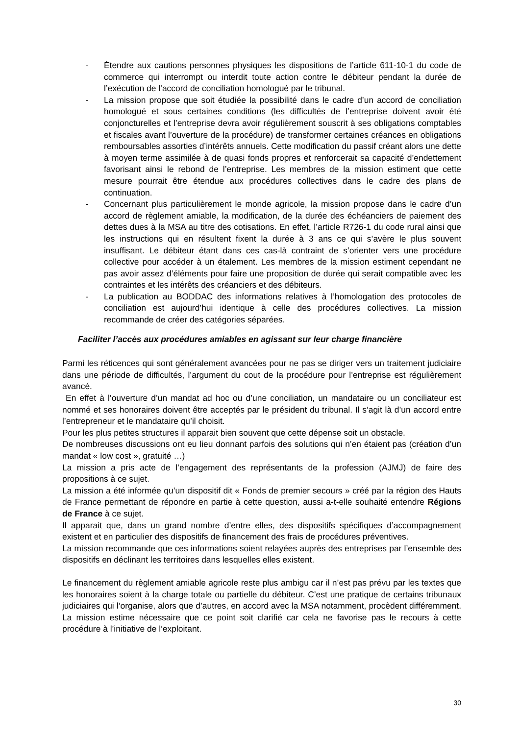- Étendre aux cautions personnes physiques les dispositions de l’article 611-10-1 du code de commerce qui interrompt ou interdit toute action contre le débiteur pendant la durée de l’exécution de l’accord de conciliation homologué par le tribunal.
- La mission propose que soit étudiée la possibilité dans le cadre d’un accord de conciliation homologué et sous certaines conditions (les difficultés de l’entreprise doivent avoir été conjoncturelles et l’entreprise devra avoir régulièrement souscrit à ses obligations comptables et fiscales avant l’ouverture de la procédure) de transformer certaines créances en obligations remboursables assorties d’intérêts annuels. Cette modification du passif créant alors une dette à moyen terme assimilée à de quasi fonds propres et renforcerait sa capacité d’endettement favorisant ainsi le rebond de l’entreprise. Les membres de la mission estiment que cette mesure pourrait être étendue aux procédures collectives dans le cadre des plans de continuation.
- Concernant plus particulièrement le monde agricole, la mission propose dans le cadre d’un accord de règlement amiable, la modification, de la durée des échéanciers de paiement des dettes dues à la MSA au titre des cotisations. En effet, l’article R726-1 du code rural ainsi que les instructions qui en résultent fixent la durée à 3 ans ce qui s’avère le plus souvent insuffisant. Le débiteur étant dans ces cas-là contraint de s’orienter vers une procédure collective pour accéder à un étalement. Les membres de la mission estiment cependant ne pas avoir assez d’éléments pour faire une proposition de durée qui serait compatible avec les contraintes et les intérêts des créanciers et des débiteurs.
- La publication au BODDAC des informations relatives à l’homologation des protocoles de conciliation est aujourd’hui identique à celle des procédures collectives. La mission recommande de créer des catégories séparées.
Faciliter l’accès aux procédures amiables en agissant sur leur charge financière
Parmi les réticences qui sont généralement avancées pour ne pas se diriger vers un traitement judiciaire dans une période de difficultés, l’argument du cout de la procédure pour l’entreprise est régulièrement avancé.
En effet à l’ouverture d’un mandat ad hoc ou d’une conciliation, un mandataire ou un conciliateur est nommé et ses honoraires doivent être acceptés par le président du tribunal. Il s’agit là d’un accord entre l’entrepreneur et le mandataire qu’il choisit.
Pour les plus petites structures il apparait bien souvent que cette dépense soit un obstacle.
De nombreuses discussions ont eu lieu donnant parfois des solutions qui n’en étaient pas (création d’un mandat « low cost », gratuité …)
La mission a pris acte de l’engagement des représentants de la profession (AJMJ) de faire des propositions à ce sujet.
La mission a été informée qu’un dispositif dit « Fonds de premier secours » créé par la région des Hauts de France permettant de répondre en partie à cette question, aussi a-t-elle souhaité entendre Régions de France à ce sujet.
Il apparait que, dans un grand nombre d’entre elles, des dispositifs spécifiques d’accompagnement existent et en particulier des dispositifs de financement des frais de procédures préventives.
La mission recommande que ces informations soient relayées auprès des entreprises par l’ensemble des dispositifs en déclinant les territoires dans lesquelles elles existent.
Le financement du règlement amiable agricole reste plus ambigu car il n’est pas prévu par les textes que les honoraires soient à la charge totale ou partielle du débiteur. C’est une pratique de certains tribunaux judiciaires qui l’organise, alors que d’autres, en accord avec la MSA notamment, procèdent différemment. La mission estime nécessaire que ce point soit clarifié car cela ne favorise pas le recours à cette procédure à l’initiative de l’exploitant.
30